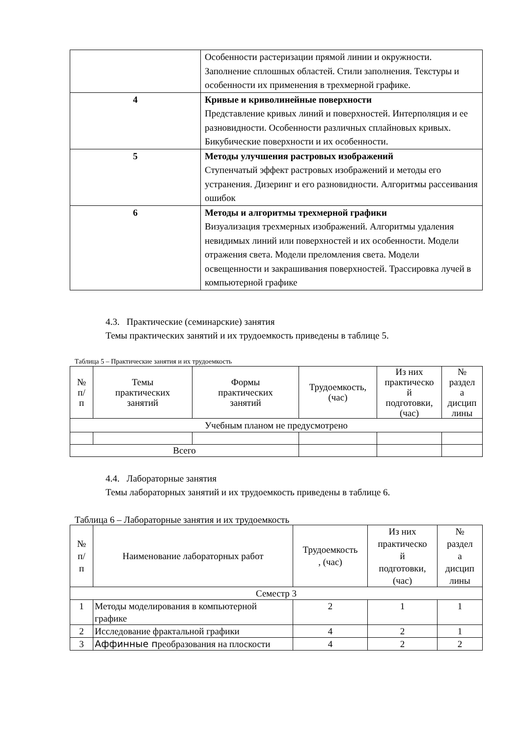| | Особенности растеризации прямой линии и окружности. Заполнение сплошных областей. Стили заполнения. Текстуры и особенности их применения в трехмерной графике. |
| 4 | Кривые и криволинейные поверхности Представление кривых линий и поверхностей. Интерполяция и ее разновидности. Особенности различных сплайновых кривых. Бикубические поверхности и их особенности. |
| 5 | Методы улучшения растровых изображений Ступенчатый эффект растровых изображений и методы его устранения. Дизеринг и его разновидности. Алгоритмы рассеивания ошибок |
| 6 | Методы и алгоритмы трехмерной графики Визуализация трехмерных изображений. Алгоритмы удаления невидимых линий или поверхностей и их особенности. Модели отражения света. Модели преломления света. Модели освещенности и закрашивания поверхностей. Трассировка лучей в компьютерной графике |
4.3. Практические (семинарские) занятия
Темы практических занятий и их трудоемкость приведены в таблице 5.
Таблица 5 – Практические занятия и их трудоемкость
| № п/ п | Темы практических занятий | Формы практических занятий | Трудоемкость, (час) | Из них практическо й подготовки, (час) | № раздел а дисцип лины |
| --- | --- | --- | --- | --- | --- |
| Учебным планом не предусмотрено | | | | | |
| Всего | | | | | |
4.4. Лабораторные занятия
Темы лабораторных занятий и их трудоемкость приведены в таблице 6.
Таблица 6 – Лабораторные занятия и их трудоемкость
| № п/ п | Наименование лабораторных работ | Трудоемкость , (час) | Из них практическо й подготовки, (час) | № раздел а дисцип лины |
| --- | --- | --- | --- | --- |
| Семестр 3 | | | | |
| 1 | Методы моделирования в компьютерной графике | 2 | 1 | 1 |
| 2 | Исследование фрактальной графики | 4 | 2 | 1 |
| 3 | Аффинные п реобразования на плоскости | 4 | 2 | 2 |